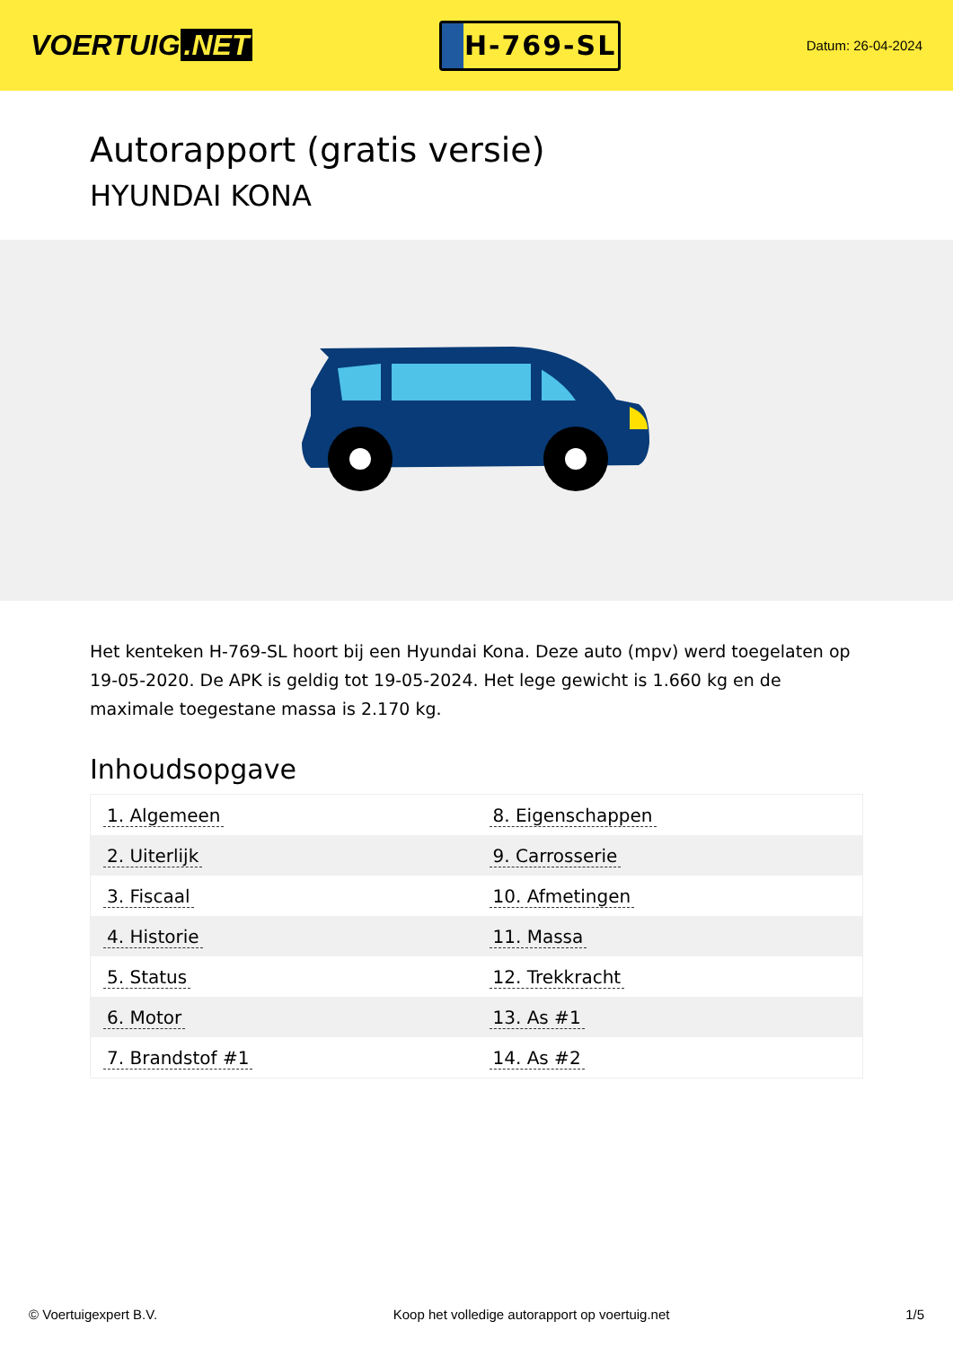VOERTUIG.NET
H-769-SL
Datum: 26-04-2024
Autorapport (gratis versie)
HYUNDAI KONA
Het kenteken H-769-SL hoort bij een Hyundai Kona. Deze auto (mpv) werd toegelaten op 19-05-2020. De APK is geldig tot 19-05-2024. Het lege gewicht is 1.660 kg en de maximale toegestane massa is 2.170 kg.
Inhoudsopgave
| 1. Algemeen | 8. Eigenschappen |
| 2. Uiterlijk | 9. Carrosserie |
| 3. Fiscaal | 10. Afmetingen |
| 4. Historie | 11. Massa |
| 5. Status | 12. Trekkracht |
| 6. Motor | 13. As #1 |
| 7. Brandstof #1 | 14. As #2 |
© Voertuigexpert B.V. Koop het volledige autorapport op voertuig.net 1/5